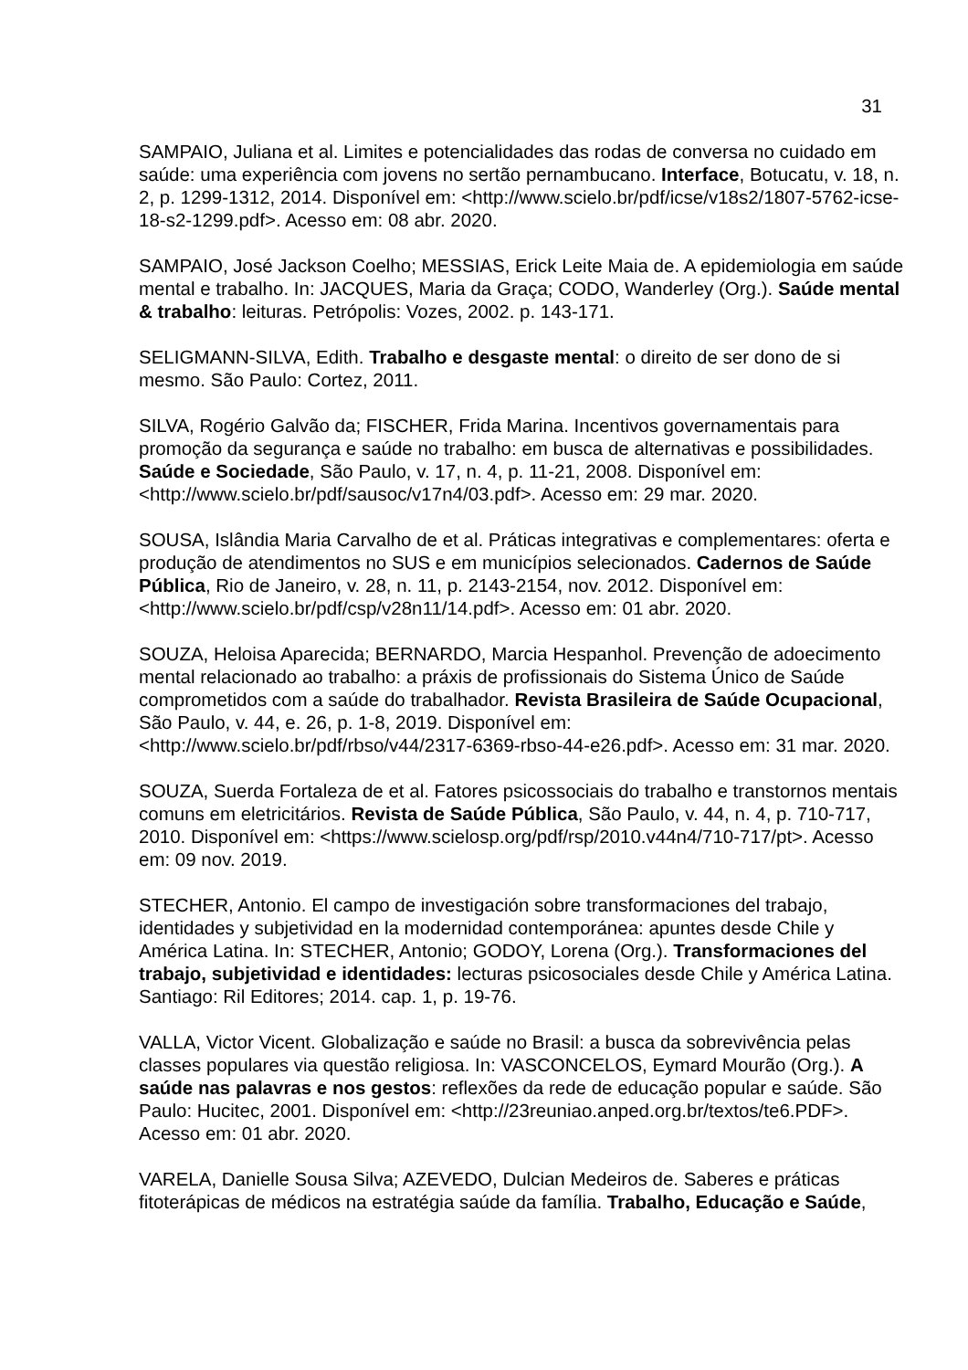31
SAMPAIO, Juliana et al. Limites e potencialidades das rodas de conversa no cuidado em saúde: uma experiência com jovens no sertão pernambucano. Interface, Botucatu, v. 18, n. 2, p. 1299-1312, 2014. Disponível em: <http://www.scielo.br/pdf/icse/v18s2/1807-5762-icse-18-s2-1299.pdf>. Acesso em: 08 abr. 2020.
SAMPAIO, José Jackson Coelho; MESSIAS, Erick Leite Maia de. A epidemiologia em saúde mental e trabalho. In: JACQUES, Maria da Graça; CODO, Wanderley (Org.). Saúde mental & trabalho: leituras. Petrópolis: Vozes, 2002. p. 143-171.
SELIGMANN-SILVA, Edith. Trabalho e desgaste mental: o direito de ser dono de si mesmo. São Paulo: Cortez, 2011.
SILVA, Rogério Galvão da; FISCHER, Frida Marina. Incentivos governamentais para promoção da segurança e saúde no trabalho: em busca de alternativas e possibilidades. Saúde e Sociedade, São Paulo, v. 17, n. 4, p. 11-21, 2008. Disponível em: <http://www.scielo.br/pdf/sausoc/v17n4/03.pdf>. Acesso em: 29 mar. 2020.
SOUSA, Islândia Maria Carvalho de et al. Práticas integrativas e complementares: oferta e produção de atendimentos no SUS e em municípios selecionados. Cadernos de Saúde Pública, Rio de Janeiro, v. 28, n. 11, p. 2143-2154, nov. 2012. Disponível em: <http://www.scielo.br/pdf/csp/v28n11/14.pdf>. Acesso em: 01 abr. 2020.
SOUZA, Heloisa Aparecida; BERNARDO, Marcia Hespanhol. Prevenção de adoecimento mental relacionado ao trabalho: a práxis de profissionais do Sistema Único de Saúde comprometidos com a saúde do trabalhador. Revista Brasileira de Saúde Ocupacional, São Paulo, v. 44, e. 26, p. 1-8, 2019. Disponível em: <http://www.scielo.br/pdf/rbso/v44/2317-6369-rbso-44-e26.pdf>. Acesso em: 31 mar. 2020.
SOUZA, Suerda Fortaleza de et al. Fatores psicossociais do trabalho e transtornos mentais comuns em eletricitários. Revista de Saúde Pública, São Paulo, v. 44, n. 4, p. 710-717, 2010. Disponível em: <https://www.scielosp.org/pdf/rsp/2010.v44n4/710-717/pt>. Acesso em: 09 nov. 2019.
STECHER, Antonio. El campo de investigación sobre transformaciones del trabajo, identidades y subjetividad en la modernidad contemporánea: apuntes desde Chile y América Latina. In: STECHER, Antonio; GODOY, Lorena (Org.). Transformaciones del trabajo, subjetividad e identidades: lecturas psicosociales desde Chile y América Latina. Santiago: Ril Editores; 2014. cap. 1, p. 19-76.
VALLA, Victor Vicent. Globalização e saúde no Brasil: a busca da sobrevivência pelas classes populares via questão religiosa. In: VASCONCELOS, Eymard Mourão (Org.). A saúde nas palavras e nos gestos: reflexões da rede de educação popular e saúde. São Paulo: Hucitec, 2001. Disponível em: <http://23reuniao.anped.org.br/textos/te6.PDF>. Acesso em: 01 abr. 2020.
VARELA, Danielle Sousa Silva; AZEVEDO, Dulcian Medeiros de. Saberes e práticas fitoterápicas de médicos na estratégia saúde da família. Trabalho, Educação e Saúde,